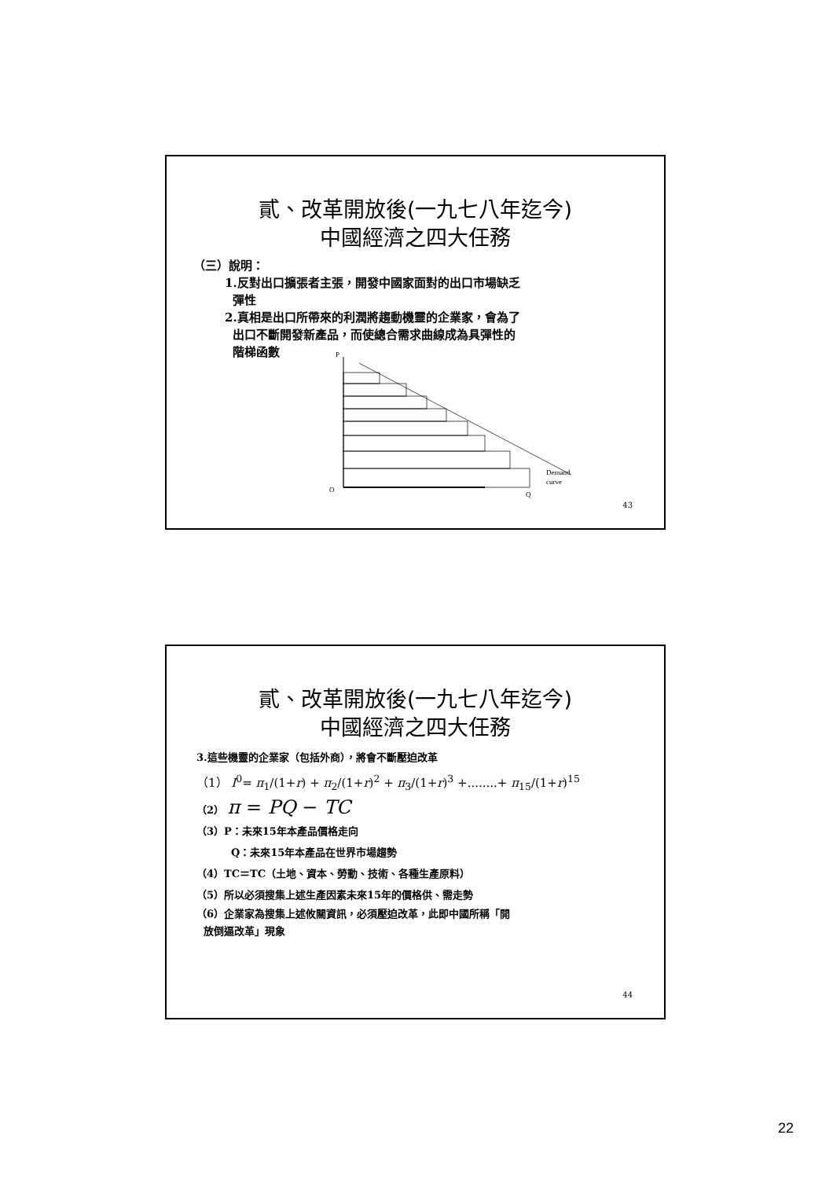貳、改革開放後(一九七八年迄今)
中國經濟之四大任務
（三）說明：
1.反對出口擴張者主張，開發中國家面對的出口市場缺乏
彈性
2.真相是出口所帶來的利潤將趨動機靈的企業家，會為了
出口不斷開發新產品，而使總合需求曲線成為具彈性的
階梯函數
P
O
Q
Demand
curve
43
貳、改革開放後(一九七八年迄今)
中國經濟之四大任務
3.這些機靈的企業家（包括外商），將會不斷壓迫改革
（1） I<sup>0</sup>= π<sub>1</sub>/(1+r) + π<sub>2</sub>/(1+r)<sup>2</sup> + π<sub>3</sub>/(1+r)<sup>3</sup> +........+ π<sub>15</sub>/(1+r)<sup>15</sup>
（2） π = PQ − TC
（3）P：未來15年本產品價格走向
Q：未來15年本產品在世界市場趨勢
（4）TC＝TC（土地、資本、勞動、技術、各種生產原料）
（5）所以必須搜集上述生產因素未來15年的價格供、需走勢
（6）企業家為搜集上述攸關資訊，必須壓迫改革，此即中國所稱「開
放倒逼改革」現象
44
22